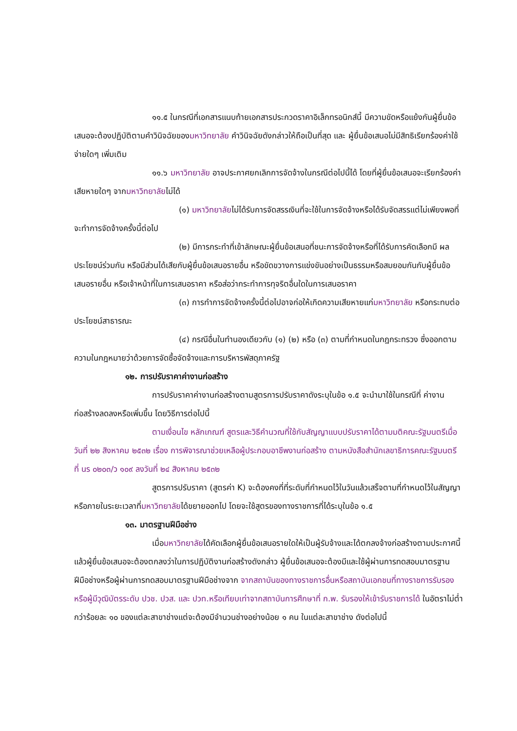๑๑.๕ ในกรณีที่เอกสารแนบท้ายเอกสารประกวดราคาอิเล็กทรอนิกส์นี้ มีความขัดหรือแย้งกันผู้ยื่นข้อเสนอจะต้องปฏิบัติตามคำวินิจฉัยของมหาวิทยาลัย คำวินิจฉัยดังกล่าวให้ถือเป็นที่สุด และ ผู้ยื่นข้อเสนอไม่มีสิทธิเรียกร้องค่าใช้จ่ายใดๆ เพิ่มเติม
๑๑.๖ มหาวิทยาลัย อาจประกาศยกเลิกการจัดจ้างในกรณีต่อไปนี้ได้ โดยที่ผู้ยื่นข้อเสนอจะเรียกร้องค่าเสียหายใดๆ จากมหาวิทยาลัยไม่ได้
(๑) มหาวิทยาลัยไม่ได้รับการจัดสรรเงินที่จะใช้ในการจัดจ้างหรือได้รับจัดสรรแต่ไม่เพียงพอที่ จะทำการจัดจ้างครั้งนี้ต่อไป
(๒) มีการกระทำที่เข้าลักษณะผู้ยื่นข้อเสนอที่ชนะการจัดจ้างหรือที่ได้รับการคัดเลือกมี ผลประโยชน์ร่วมกัน หรือมีส่วนได้เสียกับผู้ยื่นข้อเสนอรายอื่น หรือขัดขวางการแข่งขันอย่างเป็นธรรมหรือสมยอมกันกับผู้ยื่นข้อเสนอรายอื่น หรือเจ้าหน้าที่ในการเสนอราคา หรือส่อว่ากระทำการทุจริตอื่นใดในการเสนอราคา
(๓) การทำการจัดจ้างครั้งนี้ต่อไปอาจก่อให้เกิดความเสียหายแก่มหาวิทยาลัย หรือกระทบต่อประโยชน์สาธารณะ
(๔) กรณีอื่นในทำนองเดียวกับ (๑) (๒) หรือ (๓) ตามที่กำหนดในกฎกระทรวง ซึ่งออกตามความในกฎหมายว่าด้วยการจัดซื้อจัดจ้างและการบริหารพัสดุภาครัฐ
๑๒. การปรับราคาค่างานก่อสร้าง
การปรับราคาค่างานก่อสร้างตามสูตรการปรับราคาดังระบุในข้อ ๑.๕ จะนำมาใช้ในกรณีที่ ค่างานก่อสร้างลดลงหรือเพิ่มขึ้น โดยวิธีการต่อไปนี้
ตามเงื่อนไข หลักเกณฑ์ สูตรและวิธีคำนวณที่ใช้กับสัญญาแบบปรับราคาได้ตามมติคณะรัฐมนตรีเมื่อวันที่ ๒๒ สิงหาคม ๒๕๓๒ เรื่อง การพิจารณาช่วยเหลือผู้ประกอบอาชีพงานก่อสร้าง ตามหนังสือสำนักเลขาธิการคณะรัฐมนตรี ที่ นร ๐๒๐๓/ว ๑๐๙ ลงวันที่ ๒๔ สิงหาคม ๒๕๓๒
สูตรการปรับราคา (สูตรค่า K) จะต้องคงที่ที่ระดับที่กำหนดไว้ในวันแล้วเสร็จตามที่กำหนดไว้ในสัญญา หรือภายในระยะเวลาที่มหาวิทยาลัยได้ขยายออกไป โดยจะใช้สูตรของทางราชการที่ได้ระบุในข้อ ๑.๕
๑๓. มาตรฐานฝีมือช่าง
เมื่อมหาวิทยาลัยได้คัดเลือกผู้ยื่นข้อเสนอรายใดให้เป็นผู้รับจ้างและได้ตกลงจ้างก่อสร้างตามประกาศนี้แล้วผู้ยื่นข้อเสนอจะต้องตกลงว่าในการปฏิบัติงานก่อสร้างดังกล่าว ผู้ยื่นข้อเสนอจะต้องมีและใช้ผู้ผ่านการทดสอบมาตรฐานฝีมือช่างหรือผู้ผ่านการทดสอบมาตรฐานฝีมือช่างจาก จากสถาบันของทางราชการอื่นหรือสถาบันเอกชนที่ทางราชการรับรอง หรือผู้มีวุฒิบัตรระดับ ปวช. ปวส. และ ปวท.หรือเทียบเท่าจากสถาบันการศึกษาที่ ก.พ. รับรองให้เข้ารับราชการได้ ในอัตราไม่ต่ำกว่าร้อยละ ๑๐ ของแต่ละสาขาช่างแต่จะต้องมีจำนวนช่างอย่างน้อย ๑ คน ในแต่ละสาขาช่าง ดังต่อไปนี้